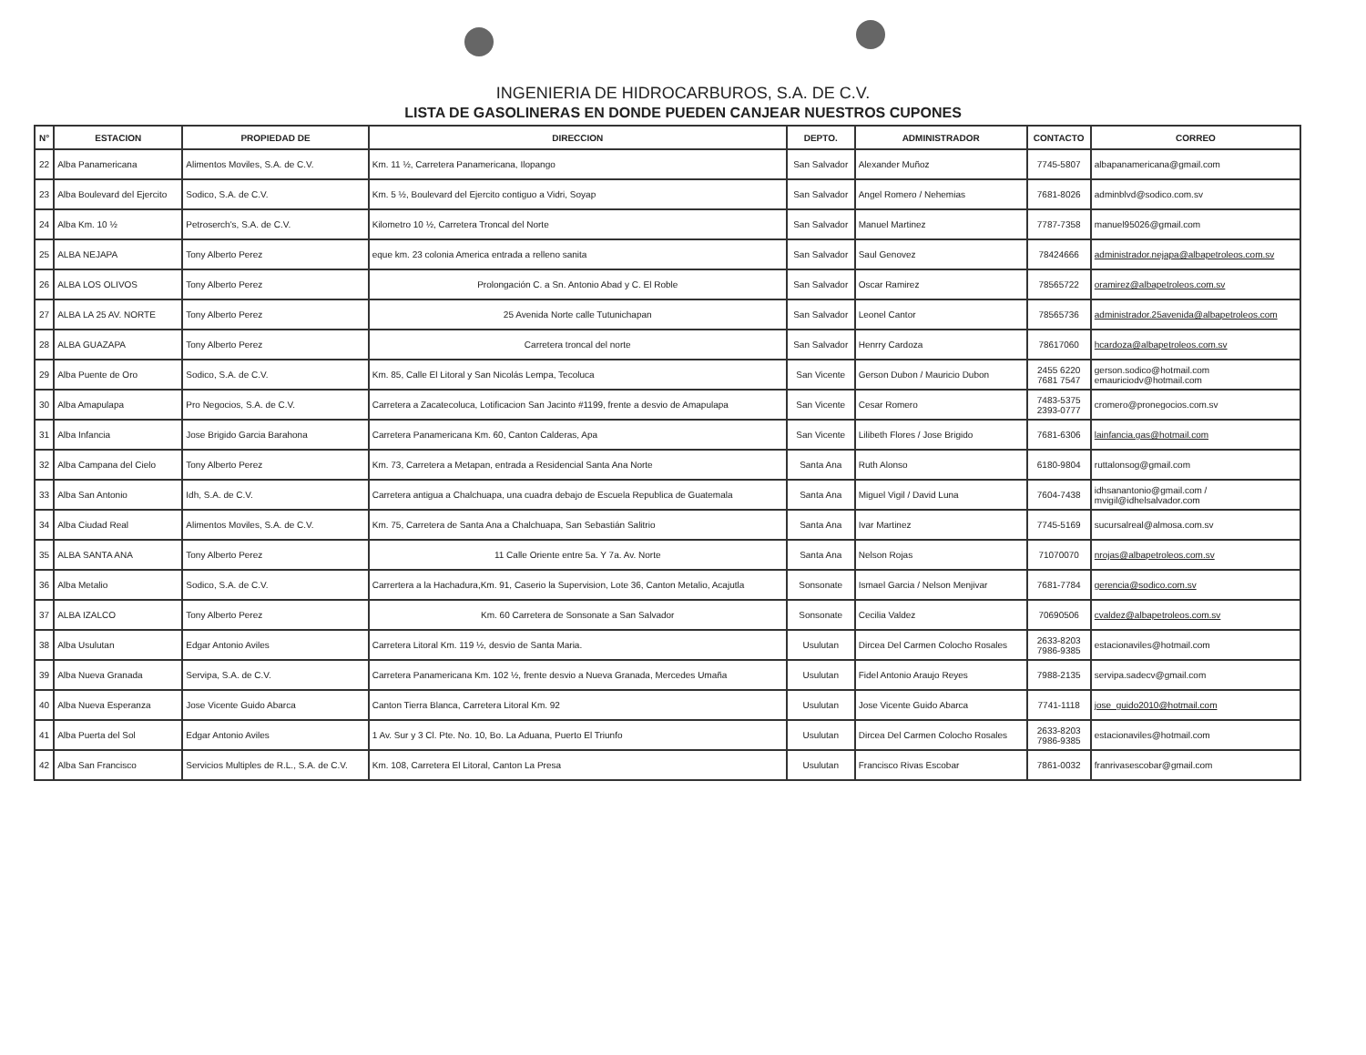INGENIERIA DE HIDROCARBUROS, S.A. DE C.V.
LISTA DE GASOLINERAS EN DONDE PUEDEN CANJEAR NUESTROS CUPONES
| N° | ESTACION | PROPIEDAD DE | DIRECCION | DEPTO. | ADMINISTRADOR | CONTACTO | CORREO |
| --- | --- | --- | --- | --- | --- | --- | --- |
| 22 | Alba Panamericana | Alimentos Moviles, S.A. de C.V. | Km. 11 ½, Carretera Panamericana, Ilopango | San Salvador | Alexander Muñoz | 7745-5807 | albapanamericana@gmail.com |
| 23 | Alba Boulevard del Ejercito | Sodico, S.A. de C.V. | Km. 5 ½, Boulevard del Ejercito contiguo a Vidri, Soyap | San Salvador | Angel Romero / Nehemias | 7681-8026 | adminblvd@sodico.com.sv |
| 24 | Alba Km. 10 ½ | Petroserch's, S.A. de C.V. | Kilometro 10 ½, Carretera Troncal del Norte | San Salvador | Manuel Martinez | 7787-7358 | manuel95026@gmail.com |
| 25 | ALBA NEJAPA | Tony Alberto Perez | eque km. 23 colonia America entrada a relleno sanita | San Salvador | Saul Genovez | 78424666 | administrador.nejapa@albapetroleos.com.sv |
| 26 | ALBA LOS OLIVOS | Tony Alberto Perez | Prolongación C. a Sn. Antonio Abad y C. El Roble | San Salvador | Oscar Ramirez | 78565722 | oramirez@albapetroleos.com.sv |
| 27 | ALBA LA 25 AV. NORTE | Tony Alberto Perez | 25 Avenida Norte calle Tutunichapan | San Salvador | Leonel Cantor | 78565736 | administrador.25avenida@albapetroleos.com |
| 28 | ALBA GUAZAPA | Tony Alberto Perez | Carretera troncal del norte | San Salvador | Henrry Cardoza | 78617060 | hcardoza@albapetroleos.com.sv |
| 29 | Alba Puente de Oro | Sodico, S.A. de C.V. | Km. 85, Calle El Litoral y San Nicolás Lempa, Tecoluca | San Vicente | Gerson Dubon / Mauricio Dubon | 2455 6220 7681 7547 | gerson.sodico@hotmail.com emauriciodv@hotmail.com |
| 30 | Alba Amapulapa | Pro Negocios, S.A. de C.V. | Carretera a Zacatecoluca, Lotificacion San Jacinto #1199, frente a desvio de Amapulapa | San Vicente | Cesar Romero | 7483-5375 2393-0777 | cromero@pronegocios.com.sv |
| 31 | Alba Infancia | Jose Brigido Garcia Barahona | Carretera Panamericana Km. 60, Canton Calderas, Apa | San Vicente | Lilibeth Flores / Jose Brigido | 7681-6306 | lainfancia.gas@hotmail.com |
| 32 | Alba Campana del Cielo | Tony Alberto Perez | Km. 73, Carretera a Metapan, entrada a Residencial Santa Ana Norte | Santa Ana | Ruth Alonso | 6180-9804 | ruttalonsog@gmail.com |
| 33 | Alba San Antonio | Idh, S.A. de C.V. | Carretera antigua a Chalchuapa, una cuadra debajo de Escuela Republica de Guatemala | Santa Ana | Miguel Vigil / David Luna | 7604-7438 | idhsanantonio@gmail.com / mvigil@idhelsalvador.com |
| 34 | Alba Ciudad Real | Alimentos Moviles, S.A. de C.V. | Km. 75, Carretera de Santa Ana a Chalchuapa, San Sebastián Salitrio | Santa Ana | Ivar Martinez | 7745-5169 | sucursalreal@almosa.com.sv |
| 35 | ALBA SANTA ANA | Tony Alberto Perez | 11 Calle Oriente entre 5a. Y 7a. Av. Norte | Santa Ana | Nelson Rojas | 71070070 | nrojas@albapetroleos.com.sv |
| 36 | Alba Metalio | Sodico, S.A. de C.V. | Carrertera a la Hachadura,Km. 91, Caserio la Supervision, Lote 36, Canton Metalio, Acajutla | Sonsonate | Ismael Garcia / Nelson Menjivar | 7681-7784 | gerencia@sodico.com.sv |
| 37 | ALBA IZALCO | Tony Alberto Perez | Km. 60 Carretera de Sonsonate a San Salvador | Sonsonate | Cecilia Valdez | 70690506 | cvaldez@albapetroleos.com.sv |
| 38 | Alba Usulutan | Edgar Antonio Aviles | Carretera Litoral Km. 119 ½, desvio de Santa Maria. | Usulutan | Dircea Del Carmen Colocho Rosales | 2633-8203 7986-9385 | estacionaviles@hotmail.com |
| 39 | Alba Nueva Granada | Servipa, S.A. de C.V. | Carretera Panamericana Km. 102 ½, frente desvio a Nueva Granada, Mercedes Umaña | Usulutan | Fidel Antonio Araujo Reyes | 7988-2135 | servipa.sadecv@gmail.com |
| 40 | Alba Nueva Esperanza | Jose Vicente Guido Abarca | Canton Tierra Blanca, Carretera Litoral Km. 92 | Usulutan | Jose Vicente Guido Abarca | 7741-1118 | jose_guido2010@hotmail.com |
| 41 | Alba Puerta del Sol | Edgar Antonio Aviles | 1 Av. Sur y 3 Cl. Pte. No. 10, Bo. La Aduana, Puerto El Triunfo | Usulutan | Dircea Del Carmen Colocho Rosales | 2633-8203 7986-9385 | estacionaviles@hotmail.com |
| 42 | Alba San Francisco | Servicios Multiples de R.L., S.A. de C.V. | Km. 108, Carretera El Litoral, Canton La Presa | Usulutan | Francisco Rivas Escobar | 7861-0032 | franrivasescobar@gmail.com |